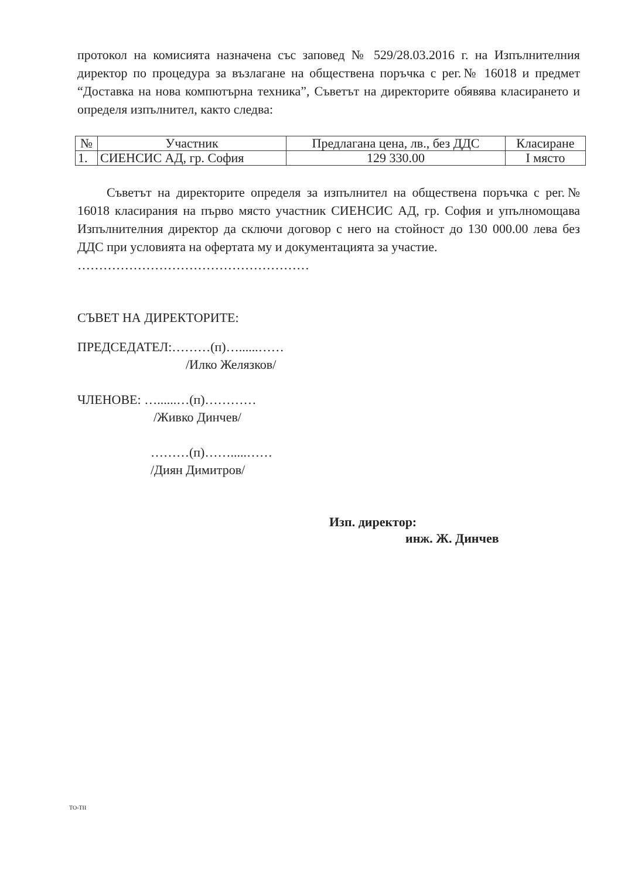протокол на комисията назначена със заповед № 529/28.03.2016 г. на Изпълнителния директор по процедура за възлагане на обществена поръчка с рег.№ 16018 и предмет “Доставка на нова компютърна техника”, Съветът на директорите обявява класирането и определя изпълнител, както следва:
| № | Участник | Предлагана цена, лв., без ДДС | Класиране |
| --- | --- | --- | --- |
| 1. | СИЕНСИС АД, гр. София | 129 330.00 | I място |
Съветът на директорите определя за изпълнител на обществена поръчка с рег.№ 16018 класирания на първо място участник СИЕНСИС АД, гр. София и упълномощава Изпълнителния директор да сключи договор с него на стойност до 130 000.00 лева без ДДС при условията на офертата му и документацията за участие.
………………………………………………
СЪВЕТ НА ДИРЕКТОРИТЕ:
ПРЕДСЕДАТЕЛ:………(п)…......……
/Илко Желязков/
ЧЛЕНОВЕ: …......…(п)…………
/Живко Динчев/
………(п)…….....……
/Диян Димитров/
Изп. директор:
инж. Ж. Динчев
TO-TII